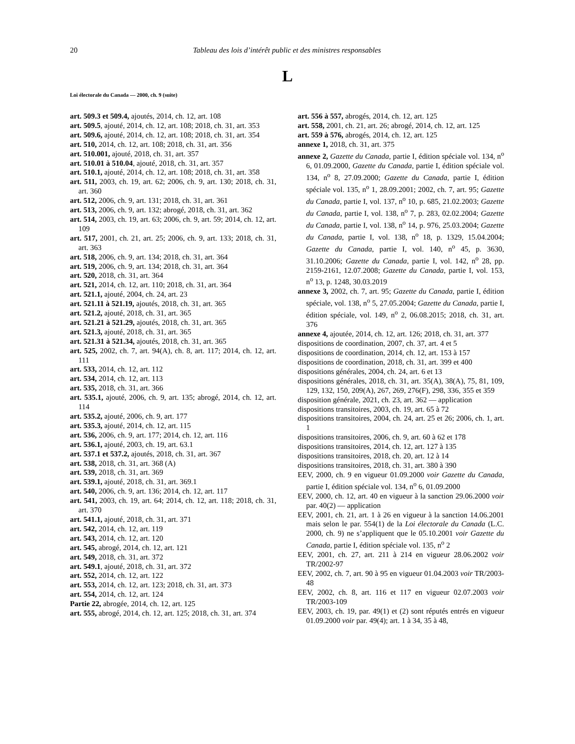20 Tableau des lois d’intérêt public et des ministres responsables
L
Loi électorale du Canada — 2000, ch. 9 (suite)
art. 509.3 et 509.4, ajoutés, 2014, ch. 12, art. 108
art. 509.5, ajouté, 2014, ch. 12, art. 108; 2018, ch. 31, art. 353
art. 509.6, ajouté, 2014, ch. 12, art. 108; 2018, ch. 31, art. 354
art. 510, 2014, ch. 12, art. 108; 2018, ch. 31, art. 356
art. 510.001, ajouté, 2018, ch. 31, art. 357
art. 510.01 à 510.04, ajouté, 2018, ch. 31, art. 357
art. 510.1, ajouté, 2014, ch. 12, art. 108; 2018, ch. 31, art. 358
art. 511, 2003, ch. 19, art. 62; 2006, ch. 9, art. 130; 2018, ch. 31, art. 360
art. 512, 2006, ch. 9, art. 131; 2018, ch. 31, art. 361
art. 513, 2006, ch. 9, art. 132; abrogé, 2018, ch. 31, art. 362
art. 514, 2003, ch. 19, art. 63; 2006, ch. 9, art. 59; 2014, ch. 12, art. 109
art. 517, 2001, ch. 21, art. 25; 2006, ch. 9, art. 133; 2018, ch. 31, art. 363
art. 518, 2006, ch. 9, art. 134; 2018, ch. 31, art. 364
art. 519, 2006, ch. 9, art. 134; 2018, ch. 31, art. 364
art. 520, 2018, ch. 31, art. 364
art. 521, 2014, ch. 12, art. 110; 2018, ch. 31, art. 364
art. 521.1, ajouté, 2004, ch. 24, art. 23
art. 521.11 à 521.19, ajoutés, 2018, ch. 31, art. 365
art. 521.2, ajouté, 2018, ch. 31, art. 365
art. 521.21 à 521.29, ajoutés, 2018, ch. 31, art. 365
art. 521.3, ajouté, 2018, ch. 31, art. 365
art. 521.31 à 521.34, ajoutés, 2018, ch. 31, art. 365
art. 525, 2002, ch. 7, art. 94(A), ch. 8, art. 117; 2014, ch. 12, art. 111
art. 533, 2014, ch. 12, art. 112
art. 534, 2014, ch. 12, art. 113
art. 535, 2018, ch. 31, art. 366
art. 535.1, ajouté, 2006, ch. 9, art. 135; abrogé, 2014, ch. 12, art. 114
art. 535.2, ajouté, 2006, ch. 9, art. 177
art. 535.3, ajouté, 2014, ch. 12, art. 115
art. 536, 2006, ch. 9, art. 177; 2014, ch. 12, art. 116
art. 536.1, ajouté, 2003, ch. 19, art. 63.1
art. 537.1 et 537.2, ajoutés, 2018, ch. 31, art. 367
art. 538, 2018, ch. 31, art. 368 (A)
art. 539, 2018, ch. 31, art. 369
art. 539.1, ajouté, 2018, ch. 31, art. 369.1
art. 540, 2006, ch. 9, art. 136; 2014, ch. 12, art. 117
art. 541, 2003, ch. 19, art. 64; 2014, ch. 12, art. 118; 2018, ch. 31, art. 370
art. 541.1, ajouté, 2018, ch. 31, art. 371
art. 542, 2014, ch. 12, art. 119
art. 543, 2014, ch. 12, art. 120
art. 545, abrogé, 2014, ch. 12, art. 121
art. 549, 2018, ch. 31, art. 372
art. 549.1, ajouté, 2018, ch. 31, art. 372
art. 552, 2014, ch. 12, art. 122
art. 553, 2014, ch. 12, art. 123; 2018, ch. 31, art. 373
art. 554, 2014, ch. 12, art. 124
Partie 22, abrogée, 2014, ch. 12, art. 125
art. 555, abrogé, 2014, ch. 12, art. 125; 2018, ch. 31, art. 374
art. 556 à 557, abrogés, 2014, ch. 12, art. 125
art. 558, 2001, ch. 21, art. 26; abrogé, 2014, ch. 12, art. 125
art. 559 à 576, abrogés, 2014, ch. 12, art. 125
annexe 1, 2018, ch. 31, art. 375
annexe 2, Gazette du Canada, partie I, édition spéciale vol. 134, n<sup>o</sup> 6, 01.09.2000, Gazette du Canada, partie I, édition spéciale vol. 134, n<sup>o</sup> 8, 27.09.2000; Gazette du Canada, partie I, édition spéciale vol. 135, n<sup>o</sup> 1, 28.09.2001; 2002, ch. 7, art. 95; Gazette du Canada, partie I, vol. 137, n<sup>o</sup> 10, p. 685, 21.02.2003; Gazette du Canada, partie I, vol. 138, n<sup>o</sup> 7, p. 283, 02.02.2004; Gazette du Canada, partie I, vol. 138, n<sup>o</sup> 14, p. 976, 25.03.2004; Gazette du Canada, partie I, vol. 138, n<sup>o</sup> 18, p. 1329, 15.04.2004; Gazette du Canada, partie I, vol. 140, n<sup>o</sup> 45, p. 3630, 31.10.2006; Gazette du Canada, partie I, vol. 142, n<sup>o</sup> 28, pp. 2159-2161, 12.07.2008; Gazette du Canada, partie I, vol. 153, n<sup>o</sup> 13, p. 1248, 30.03.2019
annexe 3, 2002, ch. 7, art. 95; Gazette du Canada, partie I, édition spéciale, vol. 138, n<sup>o</sup> 5, 27.05.2004; Gazette du Canada, partie I, édition spéciale, vol. 149, n<sup>o</sup> 2, 06.08.2015; 2018, ch. 31, art. 376
annexe 4, ajoutée, 2014, ch. 12, art. 126; 2018, ch. 31, art. 377
dispositions de coordination, 2007, ch. 37, art. 4 et 5
dispositions de coordination, 2014, ch. 12, art. 153 à 157
dispositions de coordination, 2018, ch. 31, art. 399 et 400
dispositions générales, 2004, ch. 24, art. 6 et 13
dispositions générales, 2018, ch. 31, art. 35(A), 38(A), 75, 81, 109, 129, 132, 150, 209(A), 267, 269, 276(F), 298, 336, 355 et 359
disposition générale, 2021, ch. 23, art. 362 — application
dispositions transitoires, 2003, ch. 19, art. 65 à 72
dispositions transitoires, 2004, ch. 24, art. 25 et 26; 2006, ch. 1, art. 1
dispositions transitoires, 2006, ch. 9, art. 60 à 62 et 178
dispositions transitoires, 2014, ch. 12, art. 127 à 135
dispositions transitoires, 2018, ch. 20, art. 12 à 14
dispositions transitoires, 2018, ch. 31, art. 380 à 390
EEV, 2000, ch. 9 en vigueur 01.09.2000 voir Gazette du Canada, partie I, édition spéciale vol. 134, n<sup>o</sup> 6, 01.09.2000
EEV, 2000, ch. 12, art. 40 en vigueur à la sanction 29.06.2000 voir par. 40(2) — application
EEV, 2001, ch. 21, art. 1 à 26 en vigueur à la sanction 14.06.2001 mais selon le par. 554(1) de la Loi électorale du Canada (L.C. 2000, ch. 9) ne s’appliquent que le 05.10.2001 voir Gazette du Canada, partie I, édition spéciale vol. 135, n<sup>o</sup> 2
EEV, 2001, ch. 27, art. 211 à 214 en vigueur 28.06.2002 voir TR/2002-97
EEV, 2002, ch. 7, art. 90 à 95 en vigueur 01.04.2003 voir TR/2003-48
EEV, 2002, ch. 8, art. 116 et 117 en vigueur 02.07.2003 voir TR/2003-109
EEV, 2003, ch. 19, par. 49(1) et (2) sont réputés entrés en vigueur 01.09.2000 voir par. 49(4); art. 1 à 34, 35 à 48,